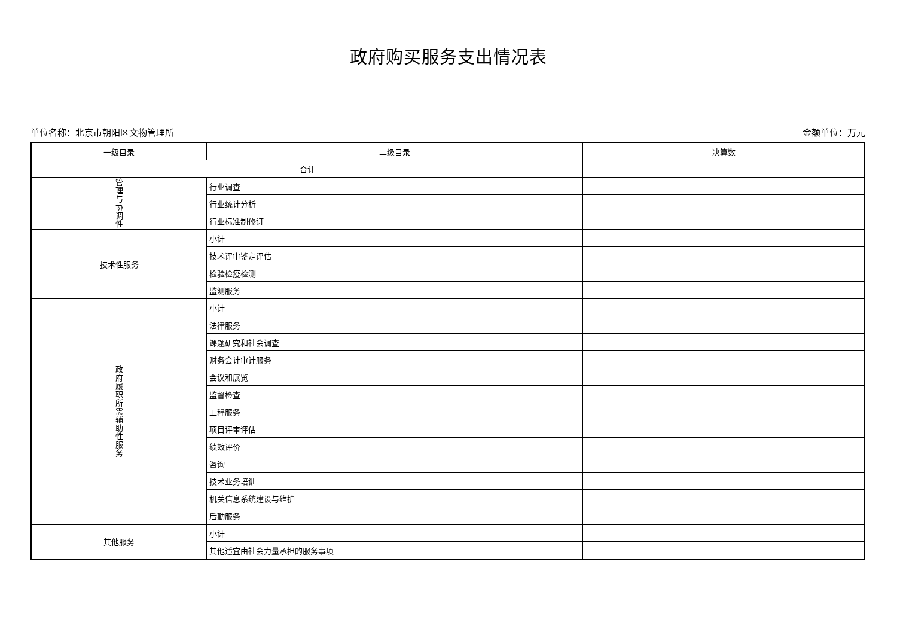政府购买服务支出情况表
单位名称：北京市朝阳区文物管理所 金额单位：万元
| 一级目录 | 二级目录 | 决算数 |
| --- | --- | --- |
| 合计 | | |
| 管 理 与 协 调 性 | 行业调查 | |
| | 行业统计分析 | |
| | 行业标准制修订 | |
| 技术性服务 | 小计 | |
| | 技术评审鉴定评估 | |
| | 检验检疫检测 | |
| | 监测服务 | |
| 政 府 履 职 所 需 辅 助 性 服 务 | 小计 | |
| | 法律服务 | |
| | 课题研究和社会调查 | |
| | 财务会计审计服务 | |
| | 会议和展览 | |
| | 监督检查 | |
| | 工程服务 | |
| | 项目评审评估 | |
| | 绩效评价 | |
| | 咨询 | |
| | 技术业务培训 | |
| | 机关信息系统建设与维护 | |
| | 后勤服务 | |
| 其他服务 | 小计 | |
| | 其他适宜由社会力量承担的服务事项 | |